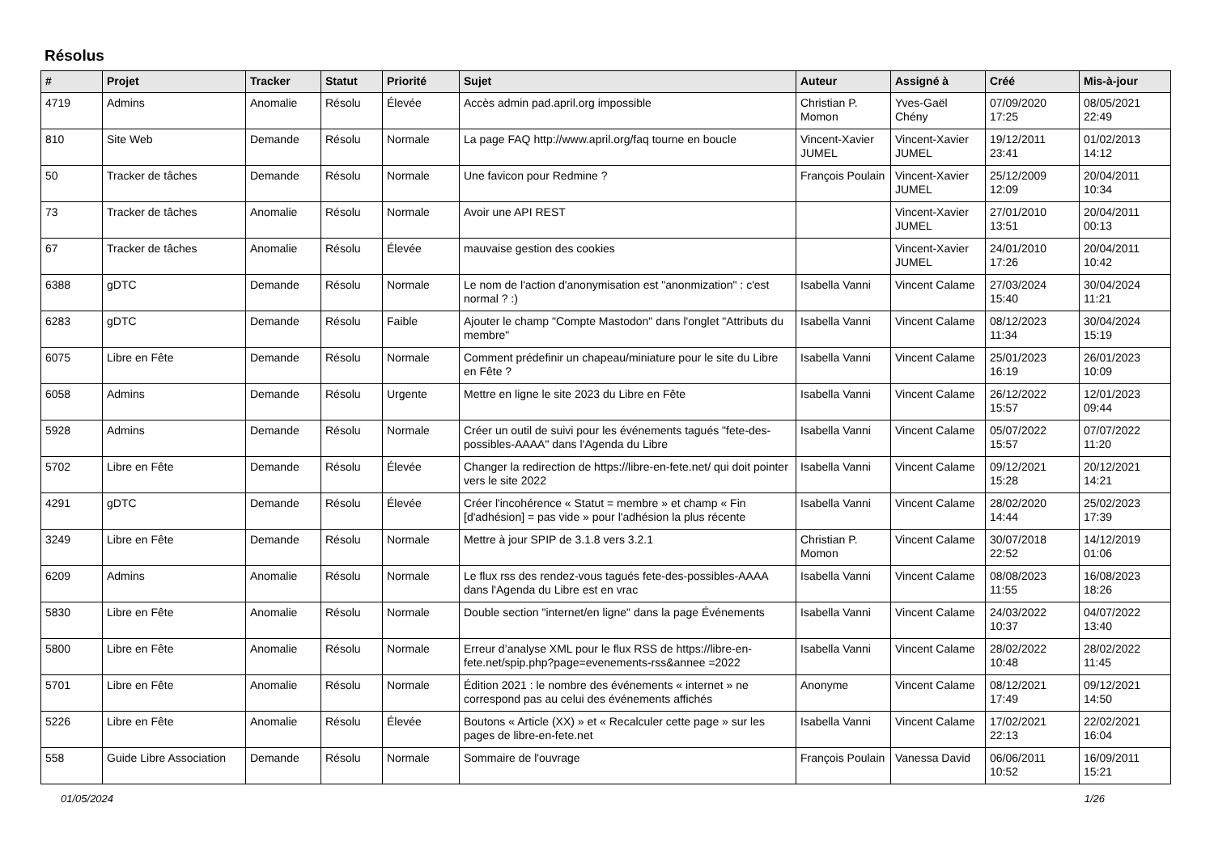Résolus
| # | Projet | Tracker | Statut | Priorité | Sujet | Auteur | Assigné à | Créé | Mis-à-jour |
| --- | --- | --- | --- | --- | --- | --- | --- | --- | --- |
| 4719 | Admins | Anomalie | Résolu | Élevée | Accès admin pad.april.org impossible | Christian P. Momon | Yves-Gaël Chény | 07/09/2020 17:25 | 08/05/2021 22:49 |
| 810 | Site Web | Demande | Résolu | Normale | La page FAQ http://www.april.org/faq tourne en boucle | Vincent-Xavier JUMEL | Vincent-Xavier JUMEL | 19/12/2011 23:41 | 01/02/2013 14:12 |
| 50 | Tracker de tâches | Demande | Résolu | Normale | Une favicon pour Redmine ? | François Poulain | Vincent-Xavier JUMEL | 25/12/2009 12:09 | 20/04/2011 10:34 |
| 73 | Tracker de tâches | Anomalie | Résolu | Normale | Avoir une API REST | | Vincent-Xavier JUMEL | 27/01/2010 13:51 | 20/04/2011 00:13 |
| 67 | Tracker de tâches | Anomalie | Résolu | Élevée | mauvaise gestion des cookies | | Vincent-Xavier JUMEL | 24/01/2010 17:26 | 20/04/2011 10:42 |
| 6388 | gDTC | Demande | Résolu | Normale | Le nom de l'action d'anonymisation est "anonmization" : c'est normal ? :) | Isabella Vanni | Vincent Calame | 27/03/2024 15:40 | 30/04/2024 11:21 |
| 6283 | gDTC | Demande | Résolu | Faible | Ajouter le champ "Compte Mastodon" dans l'onglet "Attributs du membre" | Isabella Vanni | Vincent Calame | 08/12/2023 11:34 | 30/04/2024 15:19 |
| 6075 | Libre en Fête | Demande | Résolu | Normale | Comment prédefinir un chapeau/miniature pour le site du Libre en Fête ? | Isabella Vanni | Vincent Calame | 25/01/2023 16:19 | 26/01/2023 10:09 |
| 6058 | Admins | Demande | Résolu | Urgente | Mettre en ligne le site 2023 du Libre en Fête | Isabella Vanni | Vincent Calame | 26/12/2022 15:57 | 12/01/2023 09:44 |
| 5928 | Admins | Demande | Résolu | Normale | Créer un outil de suivi pour les événements tagués "fete-des-possibles-AAAA" dans l'Agenda du Libre | Isabella Vanni | Vincent Calame | 05/07/2022 15:57 | 07/07/2022 11:20 |
| 5702 | Libre en Fête | Demande | Résolu | Élevée | Changer la redirection de https://libre-en-fete.net/ qui doit pointer vers le site 2022 | Isabella Vanni | Vincent Calame | 09/12/2021 15:28 | 20/12/2021 14:21 |
| 4291 | gDTC | Demande | Résolu | Élevée | Créer l'incohérence « Statut = membre » et champ « Fin [d'adhésion] = pas vide » pour l'adhésion la plus récente | Isabella Vanni | Vincent Calame | 28/02/2020 14:44 | 25/02/2023 17:39 |
| 3249 | Libre en Fête | Demande | Résolu | Normale | Mettre à jour SPIP de 3.1.8 vers 3.2.1 | Christian P. Momon | Vincent Calame | 30/07/2018 22:52 | 14/12/2019 01:06 |
| 6209 | Admins | Anomalie | Résolu | Normale | Le flux rss des rendez-vous tagués fete-des-possibles-AAAA dans l'Agenda du Libre est en vrac | Isabella Vanni | Vincent Calame | 08/08/2023 11:55 | 16/08/2023 18:26 |
| 5830 | Libre en Fête | Anomalie | Résolu | Normale | Double section "internet/en ligne" dans la page Événements | Isabella Vanni | Vincent Calame | 24/03/2022 10:37 | 04/07/2022 13:40 |
| 5800 | Libre en Fête | Anomalie | Résolu | Normale | Erreur d’analyse XML pour le flux RSS de https://libre-en-fete.net/spip.php?page=evenements-rss&annee =2022 | Isabella Vanni | Vincent Calame | 28/02/2022 10:48 | 28/02/2022 11:45 |
| 5701 | Libre en Fête | Anomalie | Résolu | Normale | Édition 2021 : le nombre des événements « internet » ne correspond pas au celui des événements affichés | Anonyme | Vincent Calame | 08/12/2021 17:49 | 09/12/2021 14:50 |
| 5226 | Libre en Fête | Anomalie | Résolu | Élevée | Boutons « Article (XX) » et « Recalculer cette page » sur les pages de libre-en-fete.net | Isabella Vanni | Vincent Calame | 17/02/2021 22:13 | 22/02/2021 16:04 |
| 558 | Guide Libre Association | Demande | Résolu | Normale | Sommaire de l'ouvrage | François Poulain | Vanessa David | 06/06/2011 10:52 | 16/09/2011 15:21 |
01/05/2024 1/26